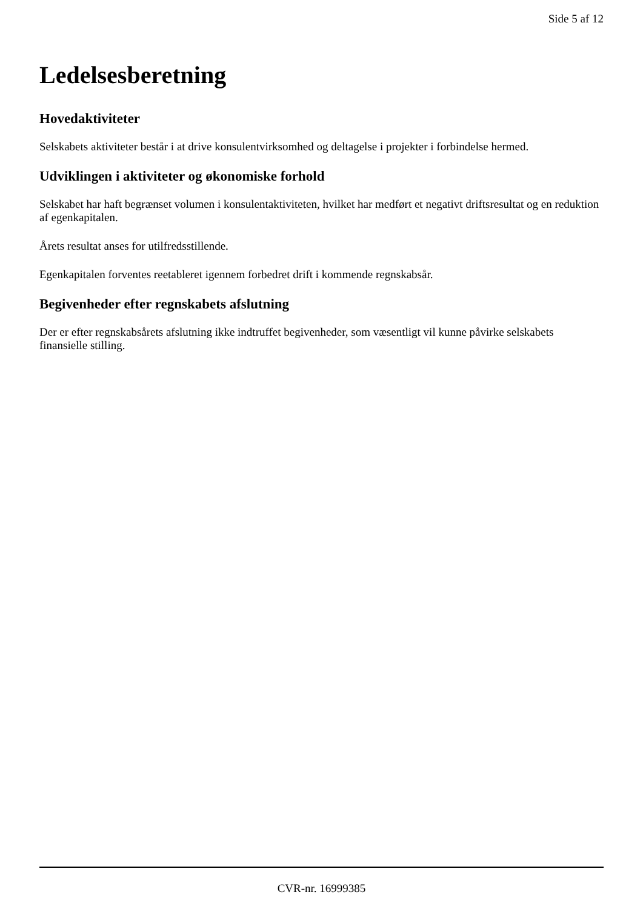Side 5 af 12
Ledelsesberetning
Hovedaktiviteter
Selskabets aktiviteter består i at drive konsulentvirksomhed og deltagelse i projekter i forbindelse hermed.
Udviklingen i aktiviteter og økonomiske forhold
Selskabet har haft begrænset volumen i konsulentaktiviteten, hvilket har medført et negativt driftsresultat og en reduktion af egenkapitalen.
Årets resultat anses for utilfredsstillende.
Egenkapitalen forventes reetableret igennem forbedret drift i kommende regnskabsår.
Begivenheder efter regnskabets afslutning
Der er efter regnskabsårets afslutning ikke indtruffet begivenheder, som væsentligt vil kunne påvirke selskabets finansielle stilling.
CVR-nr. 16999385